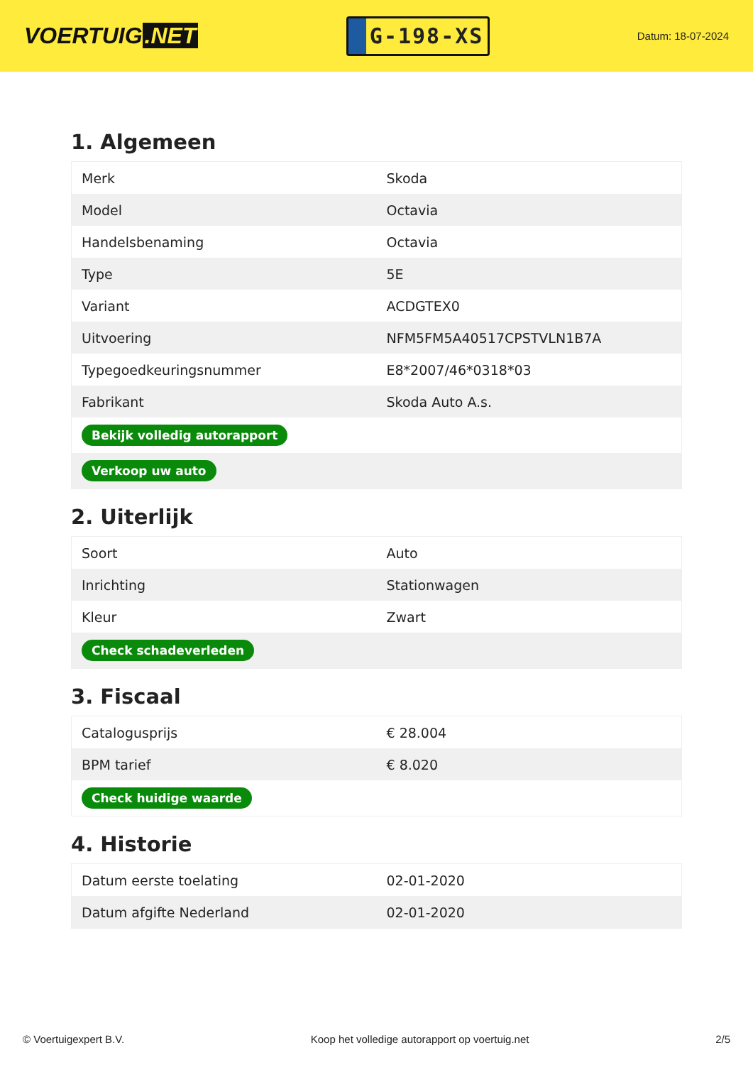VOERTUIG.NET
G-198-XS
Datum: 18-07-2024
1. Algemeen
| Merk | Skoda |
| Model | Octavia |
| Handelsbenaming | Octavia |
| Type | 5E |
| Variant | ACDGTEX0 |
| Uitvoering | NFM5FM5A40517CPSTVLN1B7A |
| Typegoedkeuringsnummer | E8*2007/46*0318*03 |
| Fabrikant | Skoda Auto A.s. |
| Bekijk volledig autorapport | |
| Verkoop uw auto | |
2. Uiterlijk
| Soort | Auto |
| Inrichting | Stationwagen |
| Kleur | Zwart |
| Check schadeverleden | |
3. Fiscaal
| Catalogusprijs | € 28.004 |
| BPM tarief | € 8.020 |
| Check huidige waarde | |
4. Historie
| Datum eerste toelating | 02-01-2020 |
| Datum afgifte Nederland | 02-01-2020 |
© Voertuigexpert B.V. Koop het volledige autorapport op voertuig.net 2/5